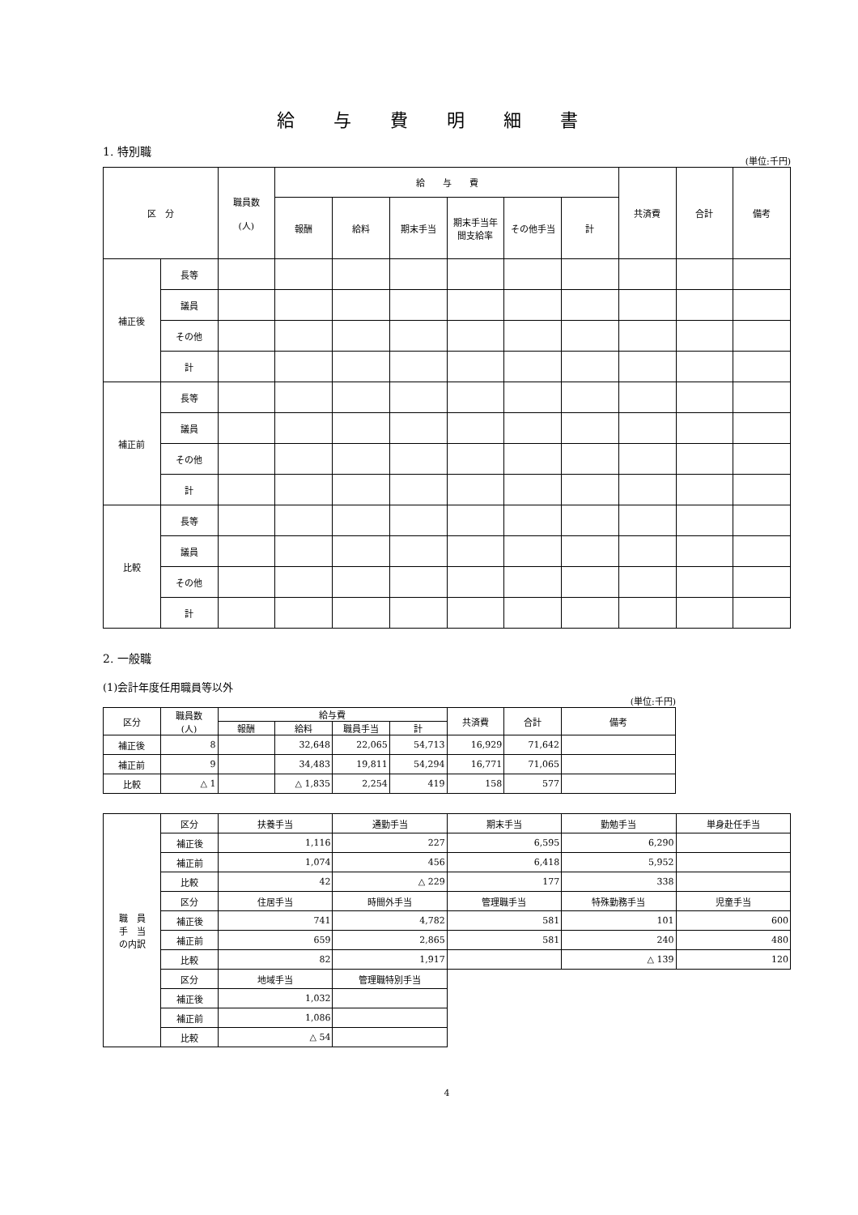給与費明細書
1. 特別職
(単位:千円)
| 区 分 | | 職員数 (人) | 給 与 費 | | | | | | 共済費 | 合計 | 備考 |
| --- | --- | --- | --- | --- | --- | --- | --- | --- | --- | --- | --- |
| | | | 報酬 | 給料 | 期末手当 | 期末手当年間支給率 | その他手当 | 計 | | | |
| 補正後 | 長等 | | | | | | | | | | |
| | 議員 | | | | | | | | | | |
| | その他 | | | | | | | | | | |
| | 計 | | | | | | | | | | |
| 補正前 | 長等 | | | | | | | | | | |
| | 議員 | | | | | | | | | | |
| | その他 | | | | | | | | | | |
| | 計 | | | | | | | | | | |
| 比較 | 長等 | | | | | | | | | | |
| | 議員 | | | | | | | | | | |
| | その他 | | | | | | | | | | |
| | 計 | | | | | | | | | | |
2. 一般職
(1)会計年度任用職員等以外
(単位:千円)
| 区分 | 職員数 (人) | 給与費 | | | | 共済費 | 合計 | 備考 |
| --- | --- | --- | --- | --- | --- | --- | --- | --- |
| | | 報酬 | 給料 | 職員手当 | 計 | | | |
| 補正後 | 8 | | 32,648 | 22,065 | 54,713 | 16,929 | 71,642 | |
| 補正前 | 9 | | 34,483 | 19,811 | 54,294 | 16,771 | 71,065 | |
| 比較 | △ 1 | | △ 1,835 | 2,254 | 419 | 158 | 577 | |
| 職 員 手 当 の内訳 | 区分 | 扶養手当 | 通勤手当 | 期末手当 | 勤勉手当 | 単身赴任手当 |
| | 補正後 | 1,116 | 227 | 6,595 | 6,290 | |
| | 補正前 | 1,074 | 456 | 6,418 | 5,952 | |
| | 比較 | 42 | △ 229 | 177 | 338 | |
| | 区分 | 住居手当 | 時間外手当 | 管理職手当 | 特殊勤務手当 | 児童手当 |
| | 補正後 | 741 | 4,782 | 581 | 101 | 600 |
| | 補正前 | 659 | 2,865 | 581 | 240 | 480 |
| | 比較 | 82 | 1,917 | | △ 139 | 120 |
| | 区分 | 地域手当 | 管理職特別手当 | | | |
| | 補正後 | 1,032 | | | | |
| | 補正前 | 1,086 | | | | |
| | 比較 | △ 54 | | | | |
4